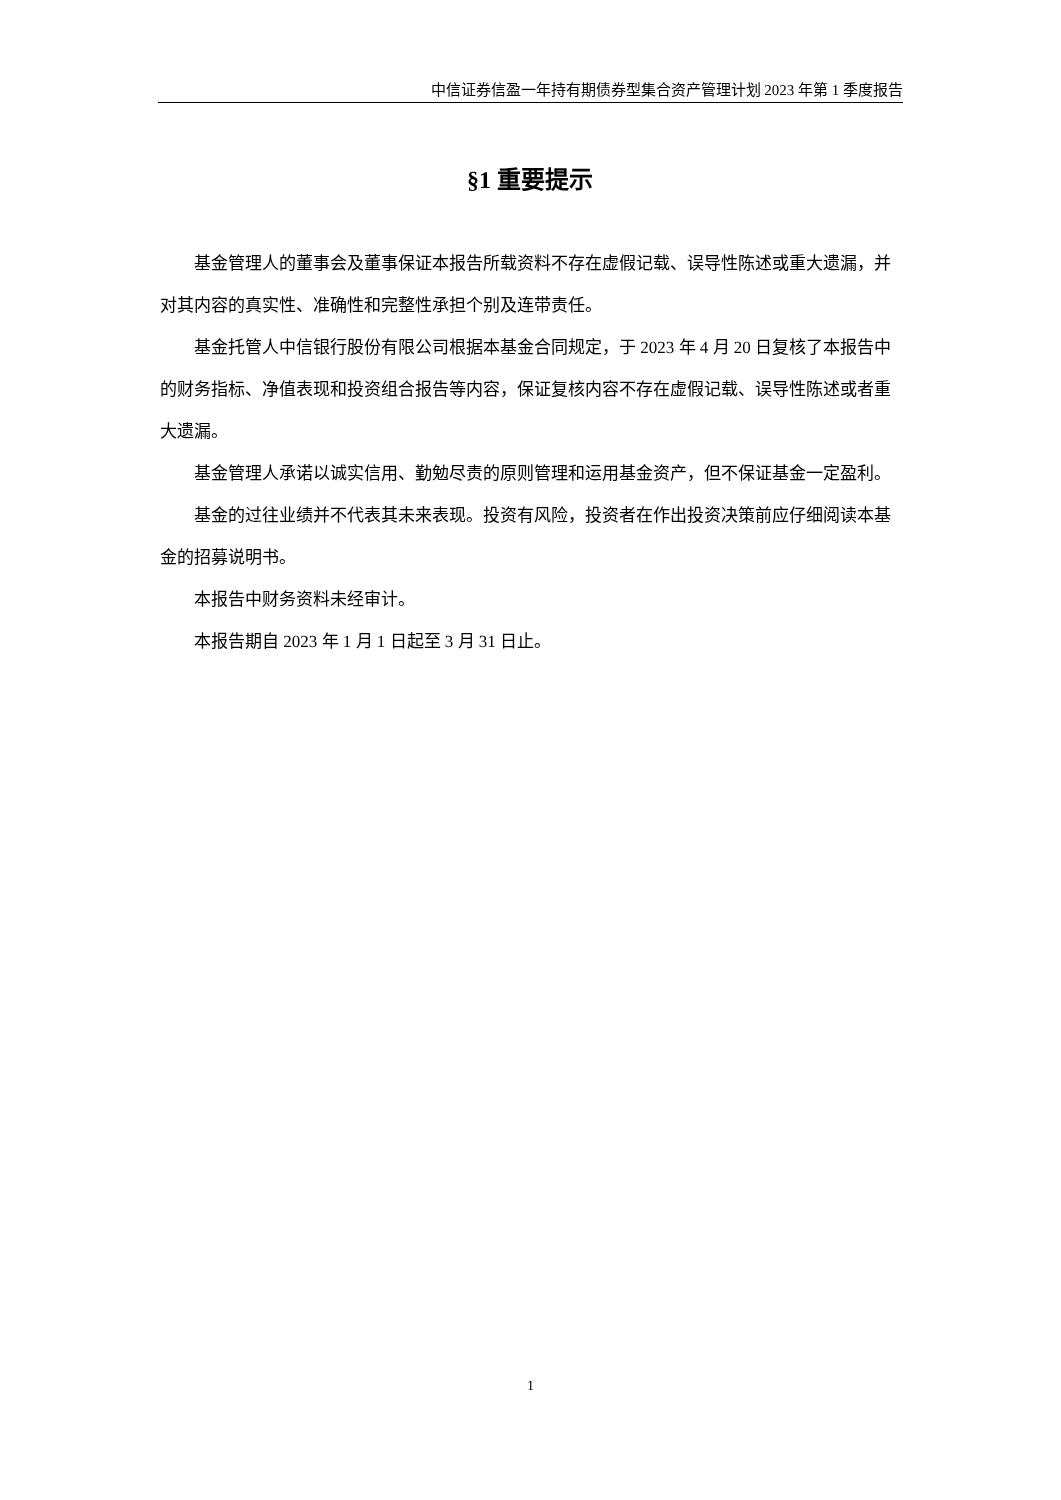中信证券信盈一年持有期债券型集合资产管理计划 2023 年第 1 季度报告
§1 重要提示
基金管理人的董事会及董事保证本报告所载资料不存在虚假记载、误导性陈述或重大遗漏，并对其内容的真实性、准确性和完整性承担个别及连带责任。
基金托管人中信银行股份有限公司根据本基金合同规定，于 2023 年 4 月 20 日复核了本报告中的财务指标、净值表现和投资组合报告等内容，保证复核内容不存在虚假记载、误导性陈述或者重大遗漏。
基金管理人承诺以诚实信用、勤勉尽责的原则管理和运用基金资产，但不保证基金一定盈利。
基金的过往业绩并不代表其未来表现。投资有风险，投资者在作出投资决策前应仔细阅读本基金的招募说明书。
本报告中财务资料未经审计。
本报告期自 2023 年 1 月 1 日起至 3 月 31 日止。
1